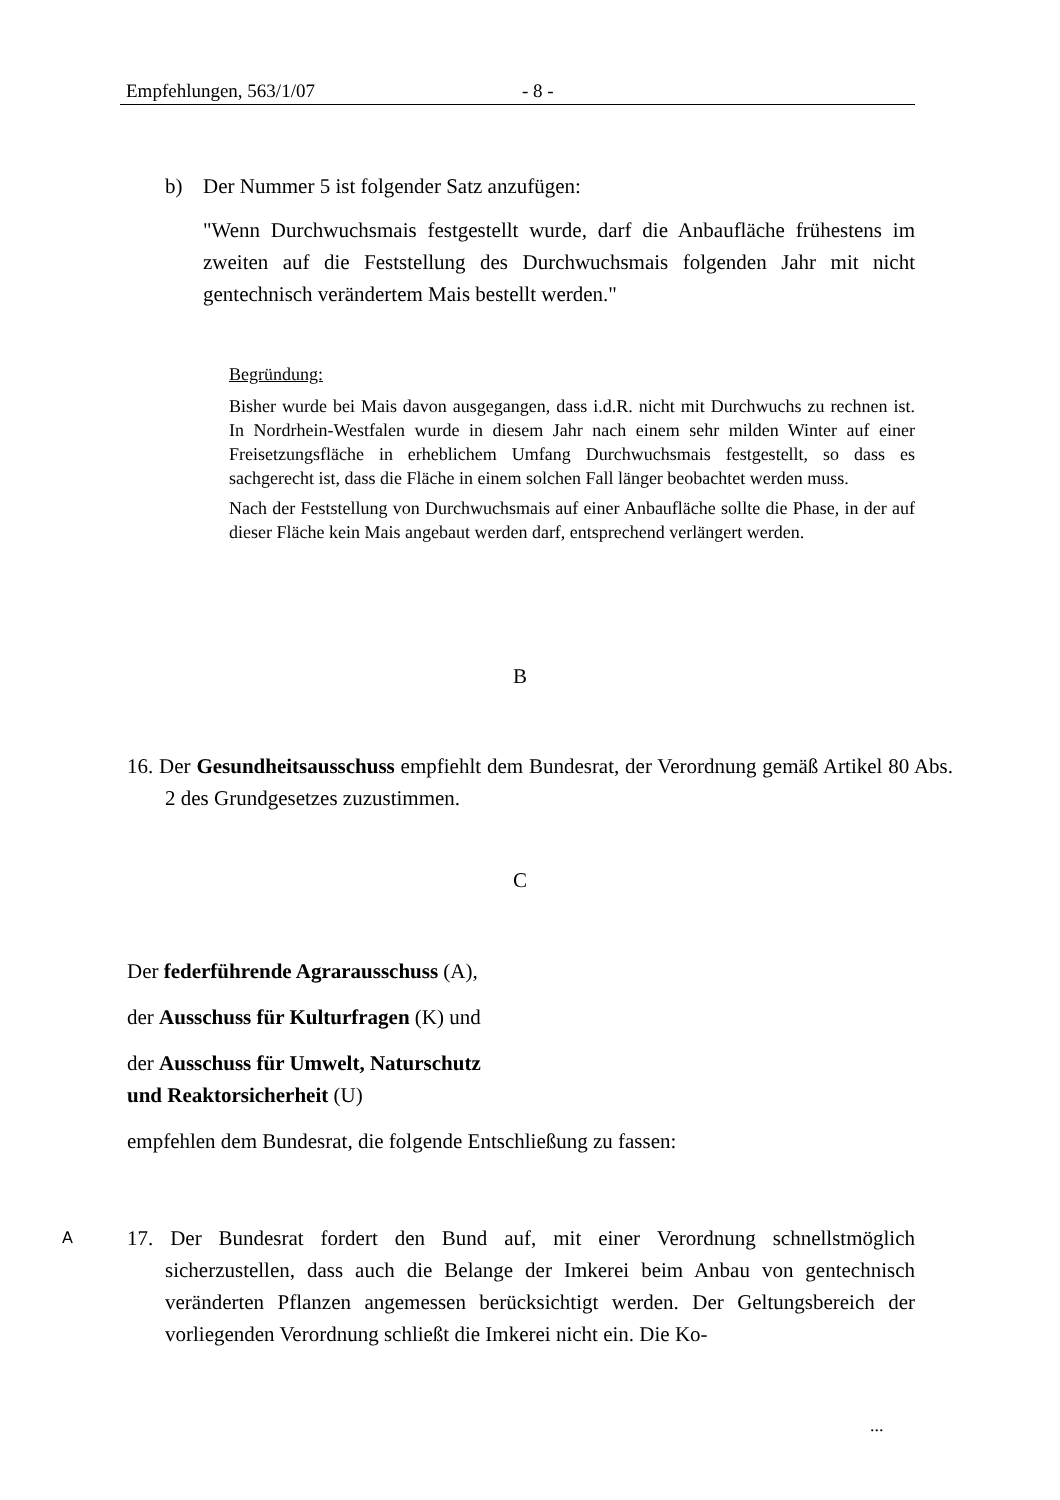Empfehlungen, 563/1/07 - 8 -
b) Der Nummer 5 ist folgender Satz anzufügen:
"Wenn Durchwuchsmais festgestellt wurde, darf die Anbaufläche frühestens im zweiten auf die Feststellung des Durchwuchsmais folgenden Jahr mit nicht gentechnisch verändertem Mais bestellt werden."
Begründung:
Bisher wurde bei Mais davon ausgegangen, dass i.d.R. nicht mit Durchwuchs zu rechnen ist. In Nordrhein-Westfalen wurde in diesem Jahr nach einem sehr milden Winter auf einer Freisetzungsfläche in erheblichem Umfang Durchwuchsmais festgestellt, so dass es sachgerecht ist, dass die Fläche in einem solchen Fall länger beobachtet werden muss.
Nach der Feststellung von Durchwuchsmais auf einer Anbaufläche sollte die Phase, in der auf dieser Fläche kein Mais angebaut werden darf, entsprechend verlängert werden.
B
16. Der Gesundheitsausschuss empfiehlt dem Bundesrat, der Verordnung gemäß Artikel 80 Abs. 2 des Grundgesetzes zuzustimmen.
C
Der federführende Agrarausschuss (A),
der Ausschuss für Kulturfragen (K) und
der Ausschuss für Umwelt, Naturschutz
und Reaktorsicherheit (U)
empfehlen dem Bundesrat, die folgende Entschließung zu fassen:
A
17. Der Bundesrat fordert den Bund auf, mit einer Verordnung schnellstmöglich sicherzustellen, dass auch die Belange der Imkerei beim Anbau von gentechnisch veränderten Pflanzen angemessen berücksichtigt werden. Der Geltungsbereich der vorliegenden Verordnung schließt die Imkerei nicht ein. Die Ko-
...